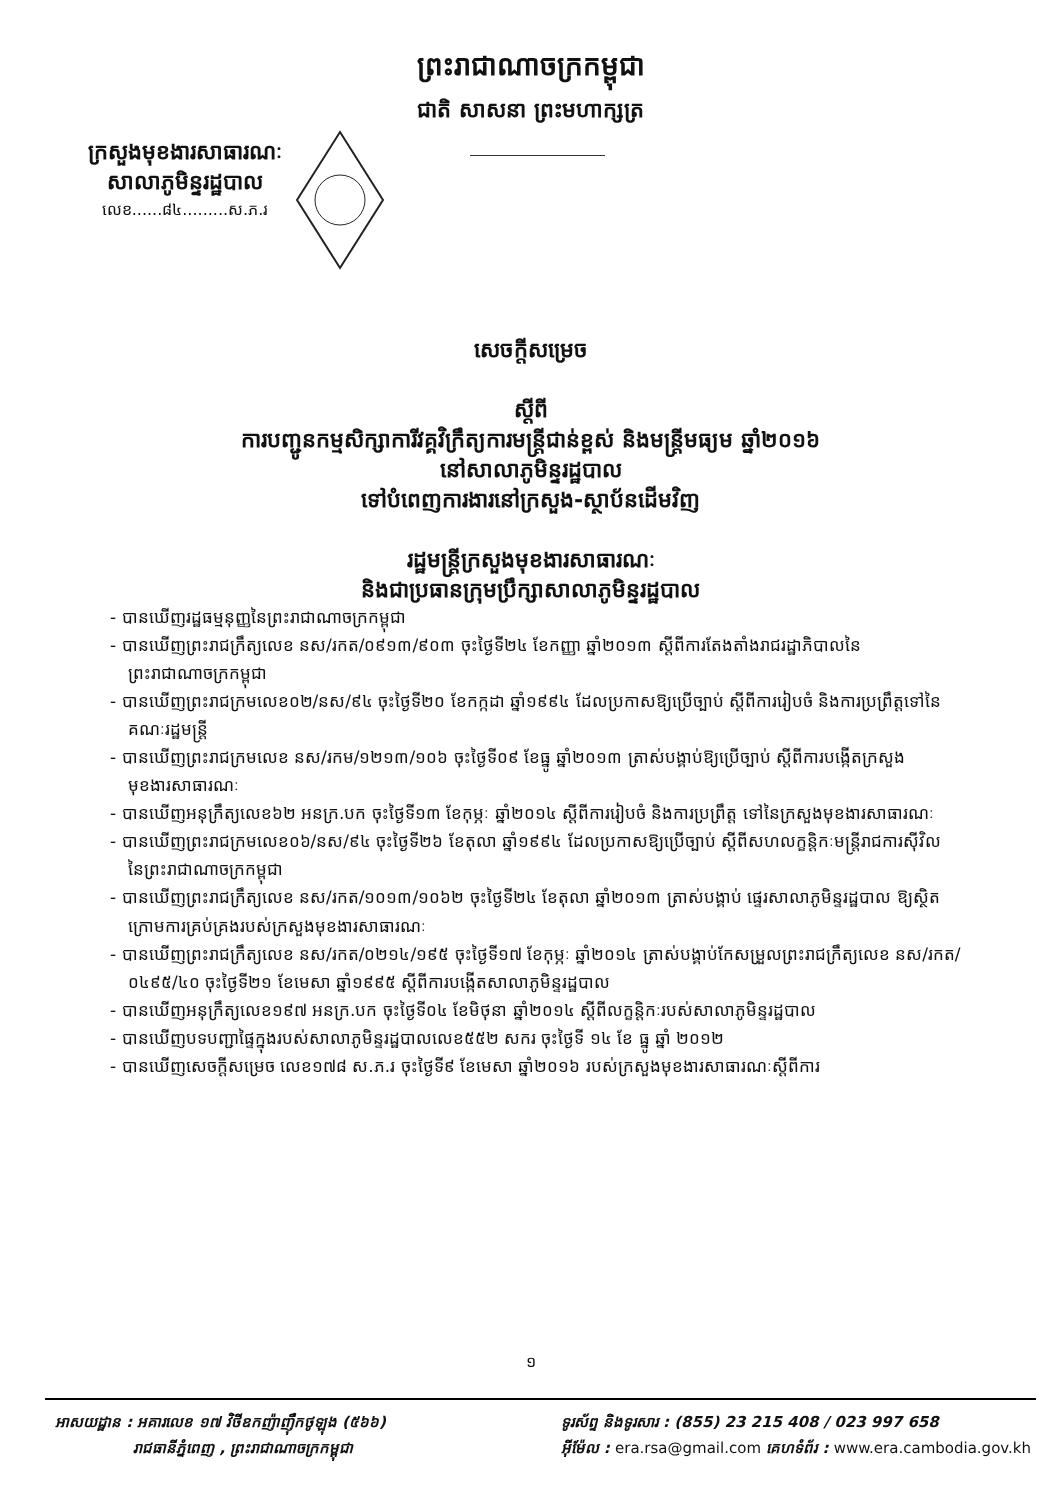ព្រះរាជាណាចក្រកម្ពុជា
ជាតិ សាសនា ព្រះមហាក្សត្រ
ក្រសួងមុខងារសាធារណៈ
សាលាភូមិន្ទរដ្ឋបាល
លេខ......៨៤.........ស.ភ.រ
សេចក្តីសម្រេច
ស្តីពី
ការបញ្ជូនកម្មសិក្សាការីវគ្គវិក្រឹត្យការមន្ត្រីជាន់ខ្ពស់ និងមន្ត្រីមធ្យម ឆ្នាំ២០១៦
នៅសាលាភូមិន្ទរដ្ឋបាល
ទៅបំពេញការងារនៅក្រសួង-ស្ថាប័នដើមវិញ
រដ្ឋមន្ត្រីក្រសួងមុខងារសាធារណៈ
និងជាប្រធានក្រុមប្រឹក្សាសាលាភូមិន្ទរដ្ឋបាល
- បានឃើញរដ្ឋធម្មនុញ្ញនៃព្រះរាជាណាចក្រកម្ពុជា
- បានឃើញព្រះរាជក្រឹត្យលេខ នស/រកត/០៩១៣/៩០៣ ចុះថ្ងៃទី២៤ ខែកញ្ញា ឆ្នាំ២០១៣ ស្តីពីការតែងតាំងរាជរដ្ឋាភិបាលនៃព្រះរាជាណាចក្រកម្ពុជា
- បានឃើញព្រះរាជក្រមលេខ០២/នស/៩៤ ចុះថ្ងៃទី២០ ខែកក្កដា ឆ្នាំ១៩៩៤ ដែលប្រកាសឱ្យប្រើច្បាប់ ស្តីពីការរៀបចំ និងការប្រព្រឹត្តទៅនៃគណៈរដ្ឋមន្ត្រី
- បានឃើញព្រះរាជក្រមលេខ នស/រកម/១២១៣/១០៦ ចុះថ្ងៃទី០៩ ខែធ្នូ ឆ្នាំ២០១៣ ត្រាស់បង្គាប់ឱ្យប្រើច្បាប់ ស្តីពីការបង្កើតក្រសួងមុខងារសាធារណៈ
- បានឃើញអនុក្រឹត្យលេខ៦២ អនក្រ.បក ចុះថ្ងៃទី១៣ ខែកុម្ភៈ ឆ្នាំ២០១៤ ស្តីពីការរៀបចំ និងការប្រព្រឹត្ត ទៅនៃក្រសួងមុខងារសាធារណៈ
- បានឃើញព្រះរាជក្រមលេខ០៦/នស/៩៤ ចុះថ្ងៃទី២៦ ខែតុលា ឆ្នាំ១៩៩៤ ដែលប្រកាសឱ្យប្រើច្បាប់ ស្តីពីសហលក្ខន្តិកៈមន្ត្រីរាជការស៊ីវិល នៃព្រះរាជាណាចក្រកម្ពុជា
- បានឃើញព្រះរាជក្រឹត្យលេខ នស/រកត/១០១៣/១០៦២ ចុះថ្ងៃទី២៤ ខែតុលា ឆ្នាំ២០១៣ ត្រាស់បង្គាប់ ផ្ទេរសាលាភូមិន្ទរដ្ឋបាល ឱ្យស្ថិតក្រោមការគ្រប់គ្រងរបស់ក្រសួងមុខងារសាធារណៈ
- បានឃើញព្រះរាជក្រឹត្យលេខ នស/រកត/០២១៤/១៩៥ ចុះថ្ងៃទី១៧ ខែកុម្ភៈ ឆ្នាំ២០១៤ ត្រាស់បង្គាប់កែសម្រួលព្រះរាជក្រឹត្យលេខ នស/រកត/០៤៩៥/៤០ ចុះថ្ងៃទី២១ ខែមេសា ឆ្នាំ១៩៩៥ ស្តីពីការបង្កើតសាលាភូមិន្ទរដ្ឋបាល
- បានឃើញអនុក្រឹត្យលេខ១៩៧ អនក្រ.បក ចុះថ្ងៃទី០៤ ខែមិថុនា ឆ្នាំ២០១៤ ស្តីពីលក្ខន្តិកៈរបស់សាលាភូមិន្ទរដ្ឋបាល
- បានឃើញបទបញ្ជាផ្ទៃក្នុងរបស់សាលាភូមិន្ទរដ្ឋបាលលេខ៥៥២ សករ ចុះថ្ងៃទី ១៤ ខែ ធ្នូ ឆ្នាំ ២០១២
- បានឃើញសេចក្តីសម្រេច លេខ១៧៨ ស.ភ.រ ចុះថ្ងៃទី៩ ខែមេសា ឆ្នាំ២០១៦ របស់ក្រសួងមុខងារសាធារណៈស្តីពីការ
១
អាសយដ្ឋាន : អគារលេខ ១៧ វិថីឧកញ៉ាញ៉ឹកថូឡុង (៥៦៦)
រាជធានីភ្នំពេញ , ព្រះរាជាណាចក្រកម្ពុជា
ទូរស័ព្ទ និងទូរសារ : (855) 23 215 408 / 023 997 658
អ៊ីម៉ែល : era.rsa@gmail.com គេហទំព័រ : www.era.cambodia.gov.kh